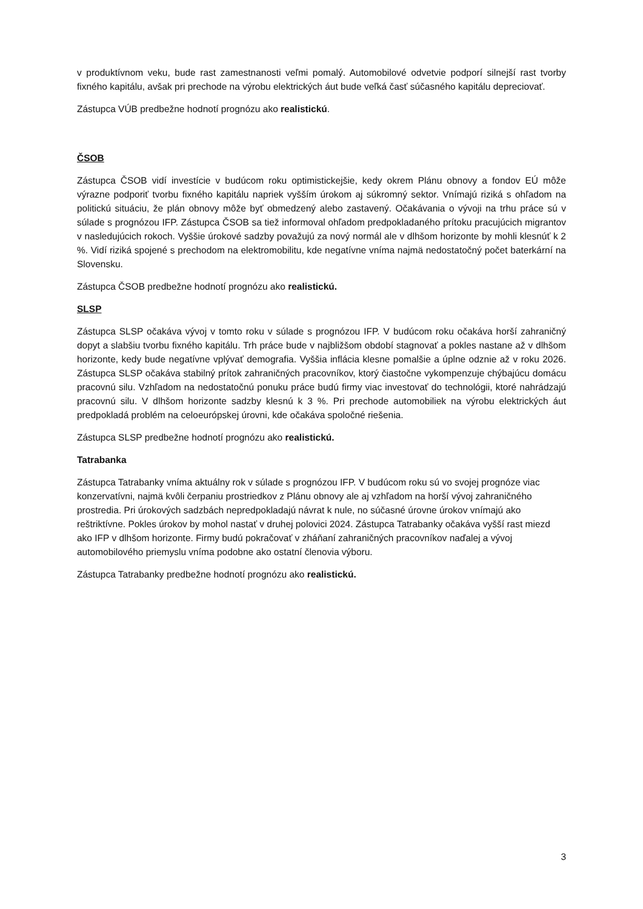v produktívnom veku, bude rast zamestnanosti veľmi pomalý. Automobilové odvetvie podporí silnejší rast tvorby fixného kapitálu, avšak pri prechode na výrobu elektrických áut bude veľká časť súčasného kapitálu depreciovať.
Zástupca VÚB predbežne hodnotí prognózu ako realistickú.
ČSOB
Zástupca ČSOB vidí investície v budúcom roku optimistickejšie, kedy okrem Plánu obnovy a fondov EÚ môže výrazne podporiť tvorbu fixného kapitálu napriek vyšším úrokom aj súkromný sektor. Vnímajú riziká s ohľadom na politickú situáciu, že plán obnovy môže byť obmedzený alebo zastavený. Očakávania o vývoji na trhu práce sú v súlade s prognózou IFP. Zástupca ČSOB sa tiež informoval ohľadom predpokladaného prítoku pracujúcich migrantov v nasledujúcich rokoch. Vyššie úrokové sadzby považujú za nový normál ale v dlhšom horizonte by mohli klesnúť k 2 %. Vidí riziká spojené s prechodom na elektromobilitu, kde negatívne vníma najmä nedostatočný počet baterkární na Slovensku.
Zástupca ČSOB predbežne hodnotí prognózu ako realistickú.
SLSP
Zástupca SLSP očakáva vývoj v tomto roku v súlade s prognózou IFP. V budúcom roku očakáva horší zahraničný dopyt a slabšiu tvorbu fixného kapitálu. Trh práce bude v najbližšom období stagnovať a pokles nastane až v dlhšom horizonte, kedy bude negatívne vplývať demografia. Vyššia inflácia klesne pomalšie a úplne odznie až v roku 2026. Zástupca SLSP očakáva stabilný prítok zahraničných pracovníkov, ktorý čiastočne vykompenzuje chýbajúcu domácu pracovnú silu. Vzhľadom na nedostatočnú ponuku práce budú firmy viac investovať do technológii, ktoré nahrádzajú pracovnú silu. V dlhšom horizonte sadzby klesnú k 3 %. Pri prechode automobiliek na výrobu elektrických áut predpokladá problém na celoeurópskej úrovni, kde očakáva spoločné riešenia.
Zástupca SLSP predbežne hodnotí prognózu ako realistickú.
Tatrabanka
Zástupca Tatrabanky vníma aktuálny rok v súlade s prognózou IFP. V budúcom roku sú vo svojej prognóze viac konzervatívni, najmä kvôli čerpaniu prostriedkov z Plánu obnovy ale aj vzhľadom na horší vývoj zahraničného prostredia. Pri úrokových sadzbách nepredpokladajú návrat k nule, no súčasné úrovne úrokov vnímajú ako reštriktívne. Pokles úrokov by mohol nastať v druhej polovici 2024. Zástupca Tatrabanky očakáva vyšší rast miezd ako IFP v dlhšom horizonte. Firmy budú pokračovať v zháňaní zahraničných pracovníkov naďalej a vývoj automobilového priemyslu vníma podobne ako ostatní členovia výboru.
Zástupca Tatrabanky predbežne hodnotí prognózu ako realistickú.
3